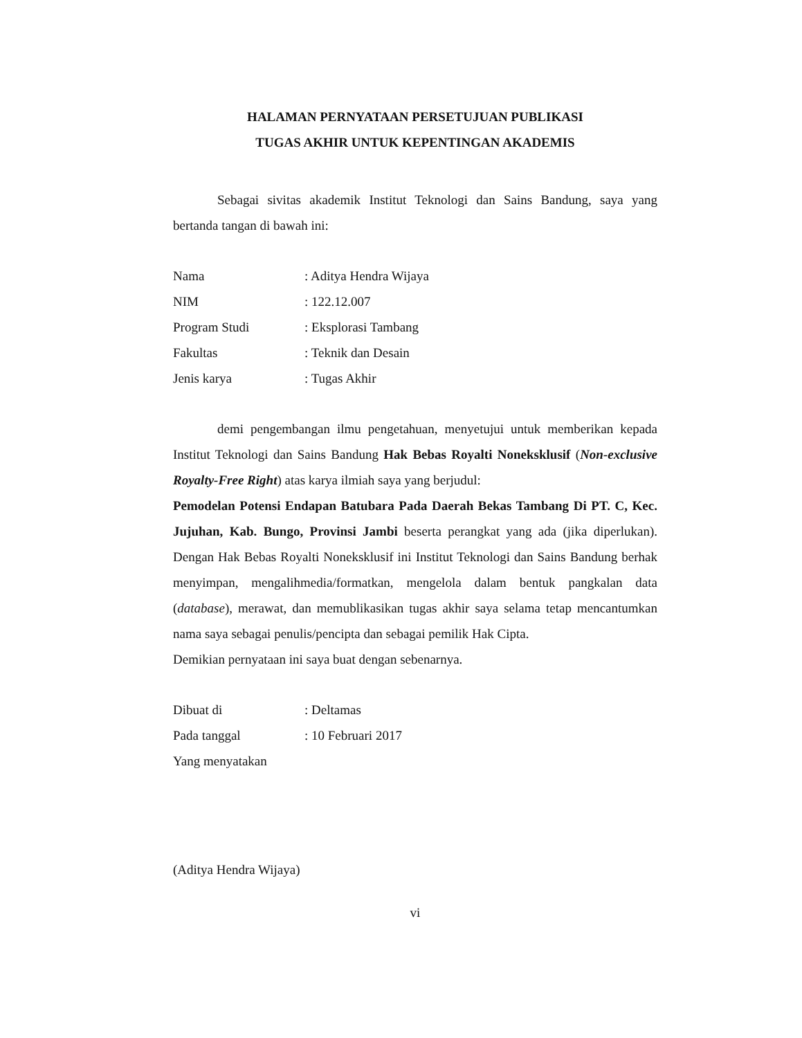HALAMAN PERNYATAAN PERSETUJUAN PUBLIKASI
TUGAS AKHIR UNTUK KEPENTINGAN AKADEMIS
Sebagai sivitas akademik Institut Teknologi dan Sains Bandung, saya yang bertanda tangan di bawah ini:
Nama : Aditya Hendra Wijaya
NIM : 122.12.007
Program Studi : Eksplorasi Tambang
Fakultas : Teknik dan Desain
Jenis karya : Tugas Akhir
demi pengembangan ilmu pengetahuan, menyetujui untuk memberikan kepada Institut Teknologi dan Sains Bandung Hak Bebas Royalti Noneksklusif (Non-exclusive Royalty-Free Right) atas karya ilmiah saya yang berjudul:
Pemodelan Potensi Endapan Batubara Pada Daerah Bekas Tambang Di PT. C, Kec. Jujuhan, Kab. Bungo, Provinsi Jambi beserta perangkat yang ada (jika diperlukan). Dengan Hak Bebas Royalti Noneksklusif ini Institut Teknologi dan Sains Bandung berhak menyimpan, mengalihmedia/formatkan, mengelola dalam bentuk pangkalan data (database), merawat, dan memublikasikan tugas akhir saya selama tetap mencantumkan nama saya sebagai penulis/pencipta dan sebagai pemilik Hak Cipta.
Demikian pernyataan ini saya buat dengan sebenarnya.
Dibuat di : Deltamas
Pada tanggal : 10 Februari 2017
Yang menyatakan
(Aditya Hendra Wijaya)
vi